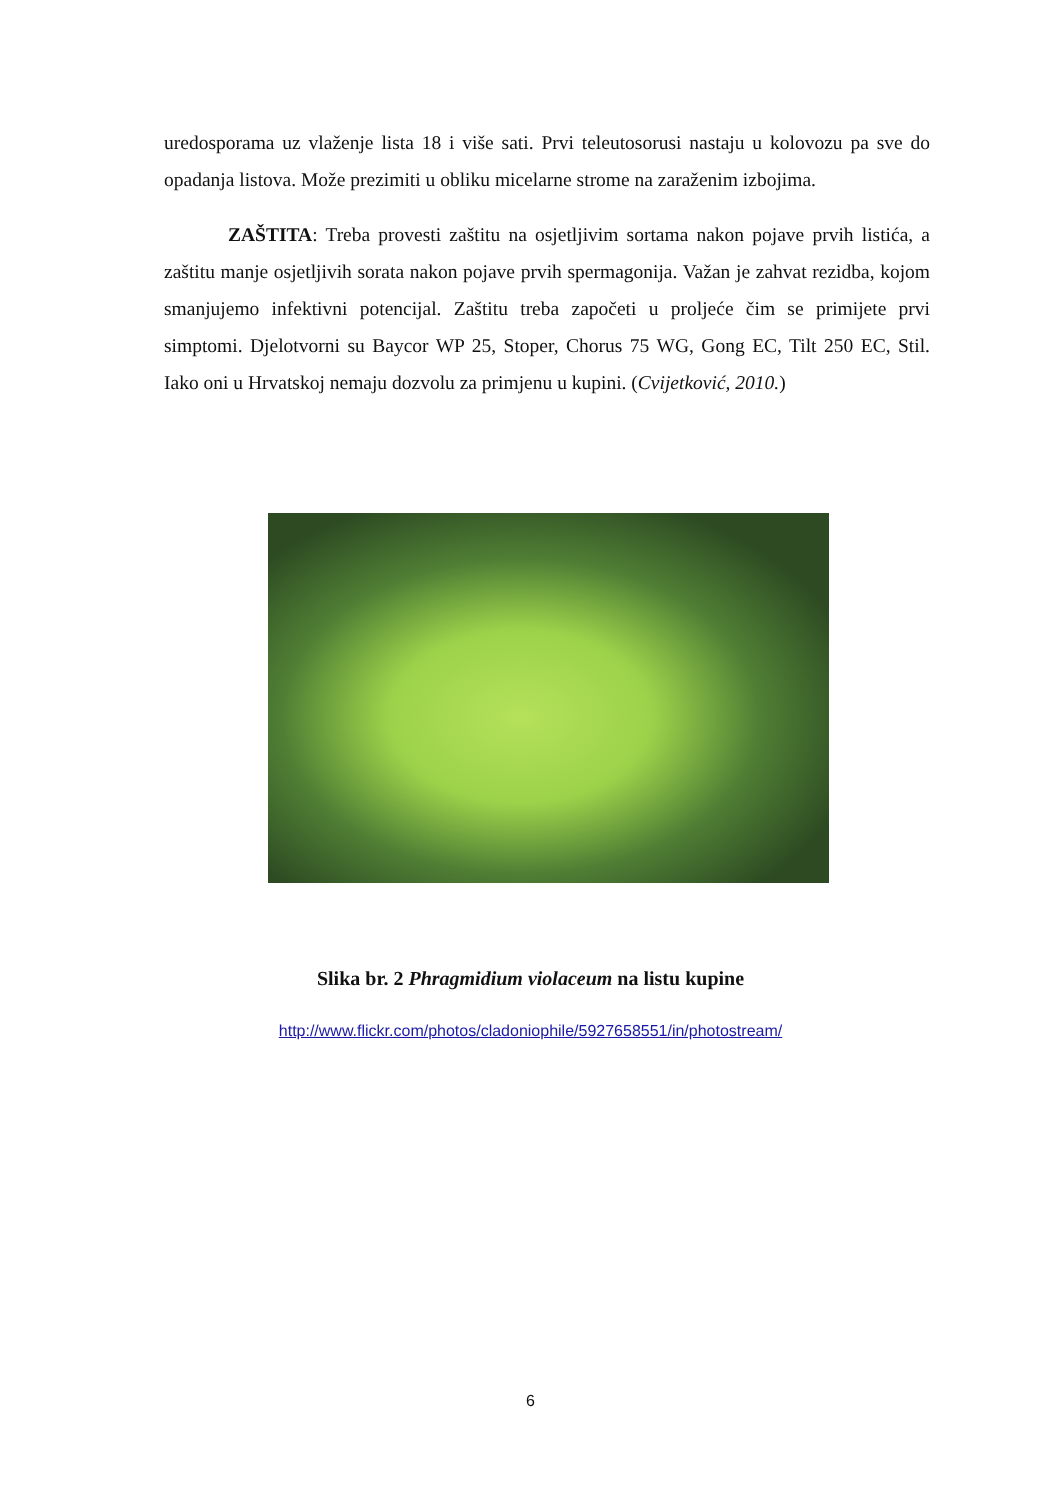uredosporama uz vlaženje lista 18 i više sati. Prvi teleutosorusi nastaju u kolovozu pa sve do opadanja listova. Može prezimiti u obliku micelarne strome na zaraženim izbojima.
ZAŠTITA: Treba provesti zaštitu na osjetljivim sortama nakon pojave prvih listića, a zaštitu manje osjetljivih sorata nakon pojave prvih spermagonija. Važan je zahvat rezidba, kojom smanjujemo infektivni potencijal. Zaštitu treba započeti u proljeće čim se primijete prvi simptomi. Djelotvorni su Baycor WP 25, Stoper, Chorus 75 WG, Gong EC, Tilt 250 EC, Stil. Iako oni u Hrvatskoj nemaju dozvolu za primjenu u kupini. (Cvijetković, 2010.)
Slika br. 2 Phragmidium violaceum na listu kupine
http://www.flickr.com/photos/cladoniophile/5927658551/in/photostream/
6